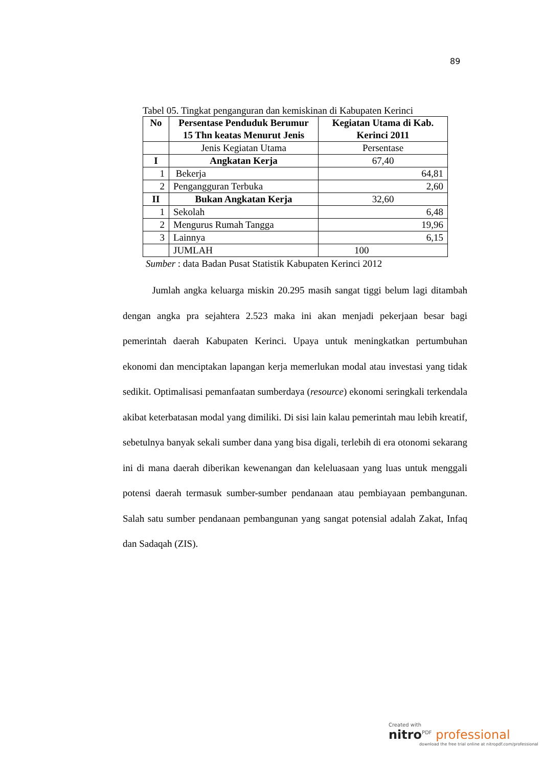89
Tabel 05. Tingkat penganguran dan kemiskinan di Kabupaten Kerinci
| No | Persentase Penduduk Berumur 15 Thn keatas Menurut Jenis | Kegiatan Utama di Kab. Kerinci 2011 |
| --- | --- | --- |
| | Jenis Kegiatan Utama | Persentase |
| I | Angkatan Kerja | 67,40 |
| 1 | Bekerja | 64,81 |
| 2 | Pengangguran Terbuka | 2,60 |
| II | Bukan Angkatan Kerja | 32,60 |
| 1 | Sekolah | 6,48 |
| 2 | Mengurus Rumah Tangga | 19,96 |
| 3 | Lainnya | 6,15 |
| | JUMLAH | 100 |
Sumber : data Badan Pusat Statistik Kabupaten Kerinci 2012
Jumlah angka keluarga miskin 20.295 masih sangat tiggi belum lagi ditambah dengan angka pra sejahtera 2.523 maka ini akan menjadi pekerjaan besar bagi pemerintah daerah Kabupaten Kerinci. Upaya untuk meningkatkan pertumbuhan ekonomi dan menciptakan lapangan kerja memerlukan modal atau investasi yang tidak sedikit. Optimalisasi pemanfaatan sumberdaya (resource) ekonomi seringkali terkendala akibat keterbatasan modal yang dimiliki. Di sisi lain kalau pemerintah mau lebih kreatif, sebetulnya banyak sekali sumber dana yang bisa digali, terlebih di era otonomi sekarang ini di mana daerah diberikan kewenangan dan keleluasaan yang luas untuk menggali potensi daerah termasuk sumber-sumber pendanaan atau pembiayaan pembangunan. Salah satu sumber pendanaan pembangunan yang sangat potensial adalah Zakat, Infaq dan Sadaqah (ZIS).
Created with
nitro<sup>PDF</sup> professional
download the free trial online at nitropdf.com/professional